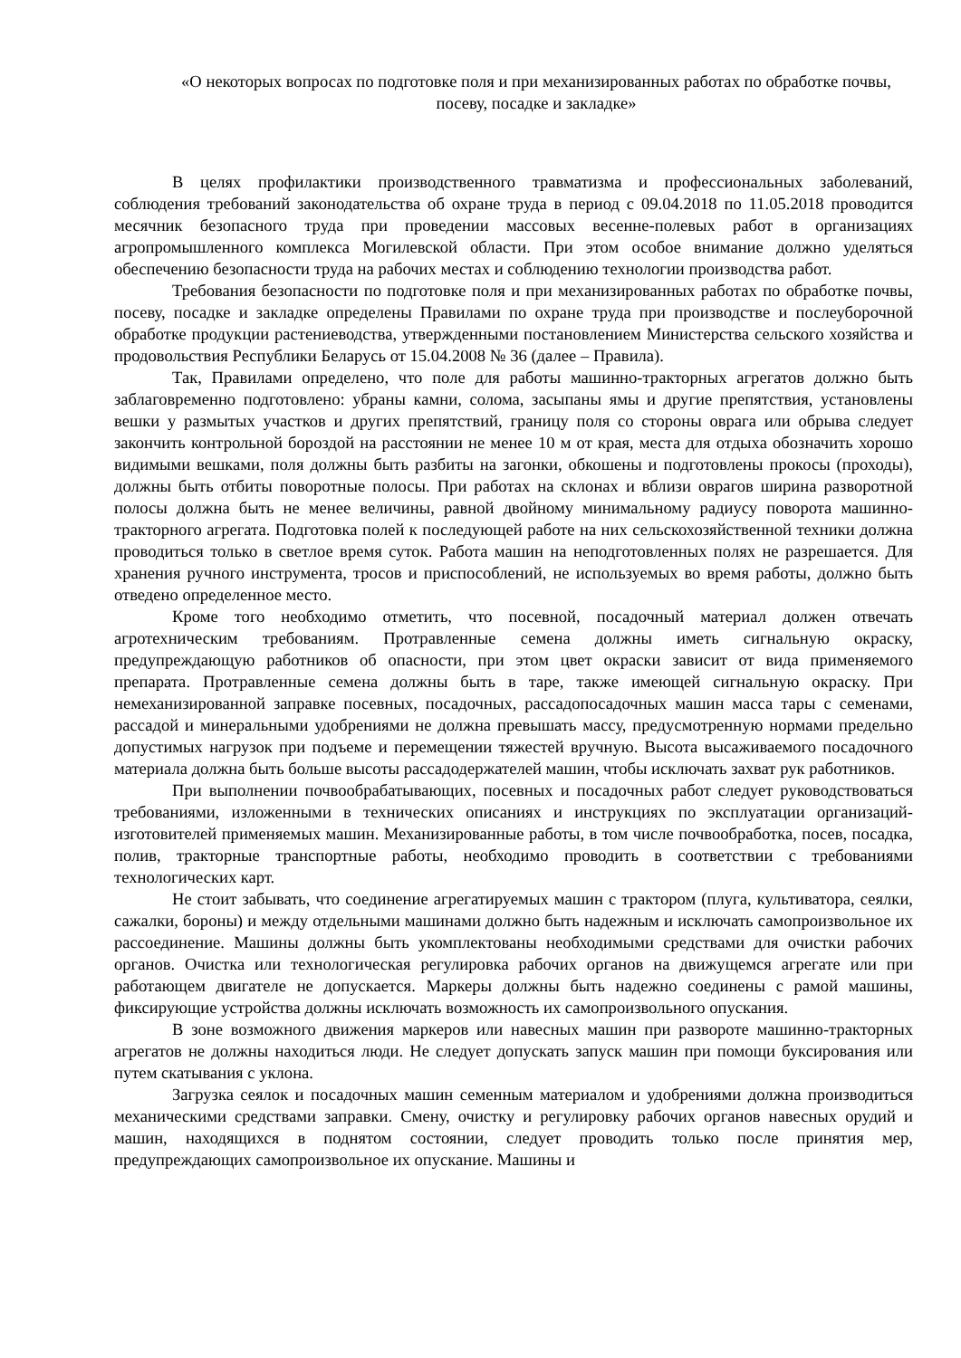«О некоторых вопросах по подготовке поля и при механизированных работах по обработке почвы, посеву, посадке и закладке»
В целях профилактики производственного травматизма и профессиональных заболеваний, соблюдения требований законодательства об охране труда в период с 09.04.2018 по 11.05.2018 проводится месячник безопасного труда при проведении массовых весенне-полевых работ в организациях агропромышленного комплекса Могилевской области. При этом особое внимание должно уделяться обеспечению безопасности труда на рабочих местах и соблюдению технологии производства работ.
Требования безопасности по подготовке поля и при механизированных работах по обработке почвы, посеву, посадке и закладке определены Правилами по охране труда при производстве и послеуборочной обработке продукции растениеводства, утвержденными постановлением Министерства сельского хозяйства и продовольствия Республики Беларусь от 15.04.2008 № 36 (далее – Правила).
Так, Правилами определено, что поле для работы машинно-тракторных агрегатов должно быть заблаговременно подготовлено: убраны камни, солома, засыпаны ямы и другие препятствия, установлены вешки у размытых участков и других препятствий, границу поля со стороны оврага или обрыва следует закончить контрольной бороздой на расстоянии не менее 10 м от края, места для отдыха обозначить хорошо видимыми вешками, поля должны быть разбиты на загонки, обкошены и подготовлены прокосы (проходы), должны быть отбиты поворотные полосы. При работах на склонах и вблизи оврагов ширина разворотной полосы должна быть не менее величины, равной двойному минимальному радиусу поворота машинно-тракторного агрегата. Подготовка полей к последующей работе на них сельскохозяйственной техники должна проводиться только в светлое время суток. Работа машин на неподготовленных полях не разрешается. Для хранения ручного инструмента, тросов и приспособлений, не используемых во время работы, должно быть отведено определенное место.
Кроме того необходимо отметить, что посевной, посадочный материал должен отвечать агротехническим требованиям. Протравленные семена должны иметь сигнальную окраску, предупреждающую работников об опасности, при этом цвет окраски зависит от вида применяемого препарата. Протравленные семена должны быть в таре, также имеющей сигнальную окраску. При немеханизированной заправке посевных, посадочных, рассадопосадочных машин масса тары с семенами, рассадой и минеральными удобрениями не должна превышать массу, предусмотренную нормами предельно допустимых нагрузок при подъеме и перемещении тяжестей вручную. Высота высаживаемого посадочного материала должна быть больше высоты рассадодержателей машин, чтобы исключать захват рук работников.
При выполнении почвообрабатывающих, посевных и посадочных работ следует руководствоваться требованиями, изложенными в технических описаниях и инструкциях по эксплуатации организаций-изготовителей применяемых машин. Механизированные работы, в том числе почвообработка, посев, посадка, полив, тракторные транспортные работы, необходимо проводить в соответствии с требованиями технологических карт.
Не стоит забывать, что соединение агрегатируемых машин с трактором (плуга, культиватора, сеялки, сажалки, бороны) и между отдельными машинами должно быть надежным и исключать самопроизвольное их рассоединение. Машины должны быть укомплектованы необходимыми средствами для очистки рабочих органов. Очистка или технологическая регулировка рабочих органов на движущемся агрегате или при работающем двигателе не допускается. Маркеры должны быть надежно соединены с рамой машины, фиксирующие устройства должны исключать возможность их самопроизвольного опускания.
В зоне возможного движения маркеров или навесных машин при развороте машинно-тракторных агрегатов не должны находиться люди. Не следует допускать запуск машин при помощи буксирования или путем скатывания с уклона.
Загрузка сеялок и посадочных машин семенным материалом и удобрениями должна производиться механическими средствами заправки. Смену, очистку и регулировку рабочих органов навесных орудий и машин, находящихся в поднятом состоянии, следует проводить только после принятия мер, предупреждающих самопроизвольное их опускание. Машины и